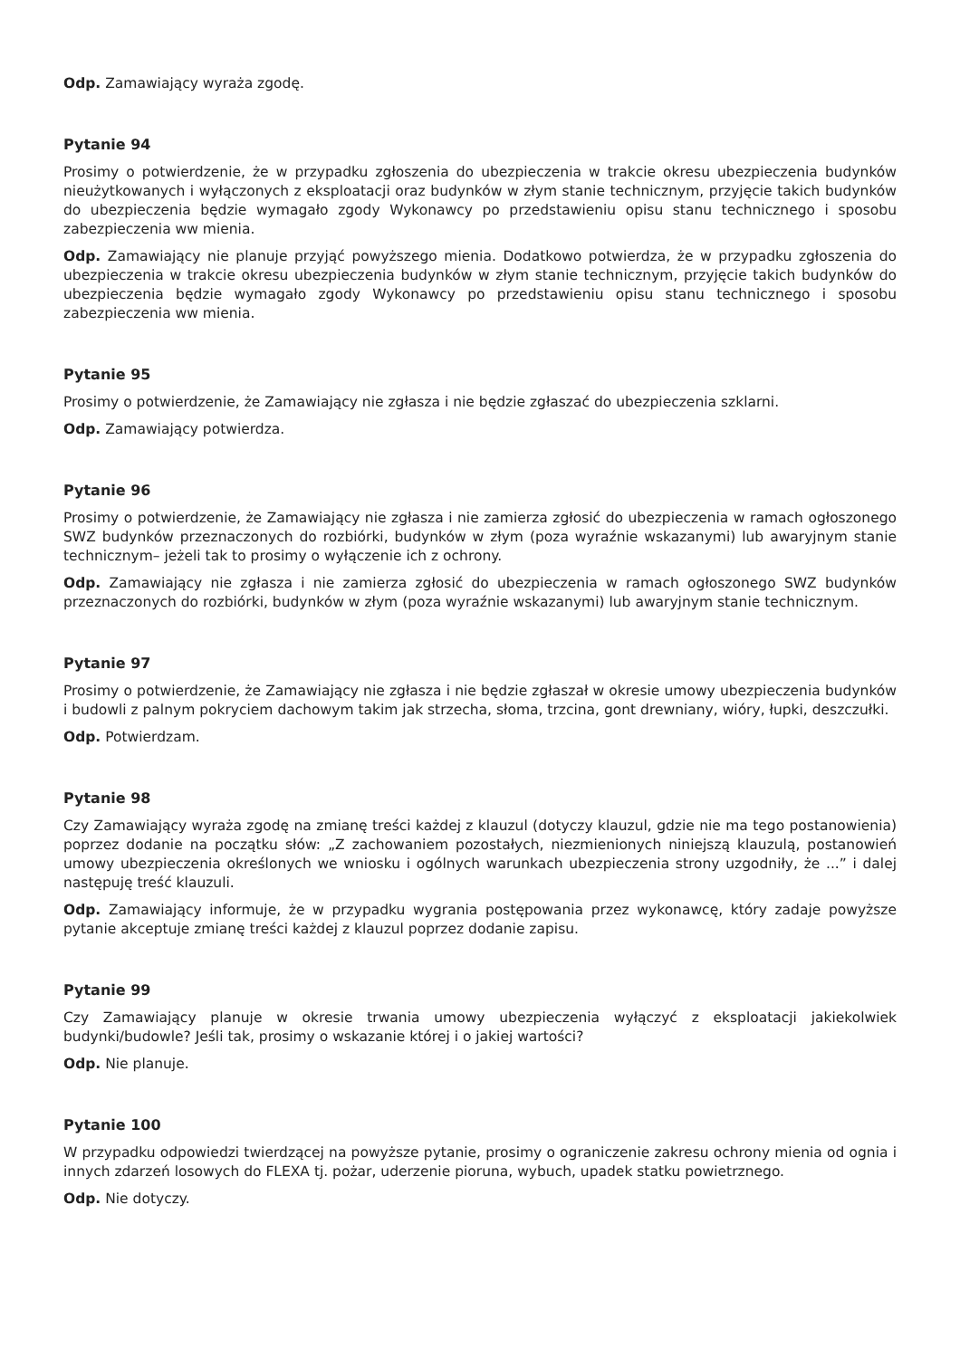Odp. Zamawiający wyraża zgodę.
Pytanie 94
Prosimy o potwierdzenie, że w przypadku zgłoszenia do ubezpieczenia w trakcie okresu ubezpieczenia budynków nieużytkowanych i wyłączonych z eksploatacji oraz budynków w złym stanie technicznym, przyjęcie takich budynków do ubezpieczenia będzie wymagało zgody Wykonawcy po przedstawieniu opisu stanu technicznego i sposobu zabezpieczenia ww mienia.
Odp. Zamawiający nie planuje przyjąć powyższego mienia. Dodatkowo potwierdza, że w przypadku zgłoszenia do ubezpieczenia w trakcie okresu ubezpieczenia budynków w złym stanie technicznym, przyjęcie takich budynków do ubezpieczenia będzie wymagało zgody Wykonawcy po przedstawieniu opisu stanu technicznego i sposobu zabezpieczenia ww mienia.
Pytanie 95
Prosimy o potwierdzenie, że Zamawiający nie zgłasza i nie będzie zgłaszać do ubezpieczenia szklarni.
Odp. Zamawiający potwierdza.
Pytanie 96
Prosimy o potwierdzenie, że Zamawiający nie zgłasza i nie zamierza zgłosić do ubezpieczenia w ramach ogłoszonego SWZ budynków przeznaczonych do rozbiórki, budynków w złym (poza wyraźnie wskazanymi) lub awaryjnym stanie technicznym– jeżeli tak to prosimy o wyłączenie ich z ochrony.
Odp. Zamawiający nie zgłasza i nie zamierza zgłosić do ubezpieczenia w ramach ogłoszonego SWZ budynków przeznaczonych do rozbiórki, budynków w złym (poza wyraźnie wskazanymi) lub awaryjnym stanie technicznym.
Pytanie 97
Prosimy o potwierdzenie, że Zamawiający nie zgłasza i nie będzie zgłaszał w okresie umowy ubezpieczenia budynków i budowli z palnym pokryciem dachowym takim jak strzecha, słoma, trzcina, gont drewniany, wióry, łupki, deszczułki.
Odp. Potwierdzam.
Pytanie 98
Czy Zamawiający wyraża zgodę na zmianę treści każdej z klauzul (dotyczy klauzul, gdzie nie ma tego postanowienia) poprzez dodanie na początku słów: „Z zachowaniem pozostałych, niezmienionych niniejszą klauzulą, postanowień umowy ubezpieczenia określonych we wniosku i ogólnych warunkach ubezpieczenia strony uzgodniły, że ...” i dalej następuję treść klauzuli.
Odp. Zamawiający informuje, że w przypadku wygrania postępowania przez wykonawcę, który zadaje powyższe pytanie akceptuje zmianę treści każdej z klauzul poprzez dodanie zapisu.
Pytanie 99
Czy Zamawiający planuje w okresie trwania umowy ubezpieczenia wyłączyć z eksploatacji jakiekolwiek budynki/budowle? Jeśli tak, prosimy o wskazanie której i o jakiej wartości?
Odp. Nie planuje.
Pytanie 100
W przypadku odpowiedzi twierdzącej na powyższe pytanie, prosimy o ograniczenie zakresu ochrony mienia od ognia i innych zdarzeń losowych do FLEXA tj. pożar, uderzenie pioruna, wybuch, upadek statku powietrznego.
Odp. Nie dotyczy.